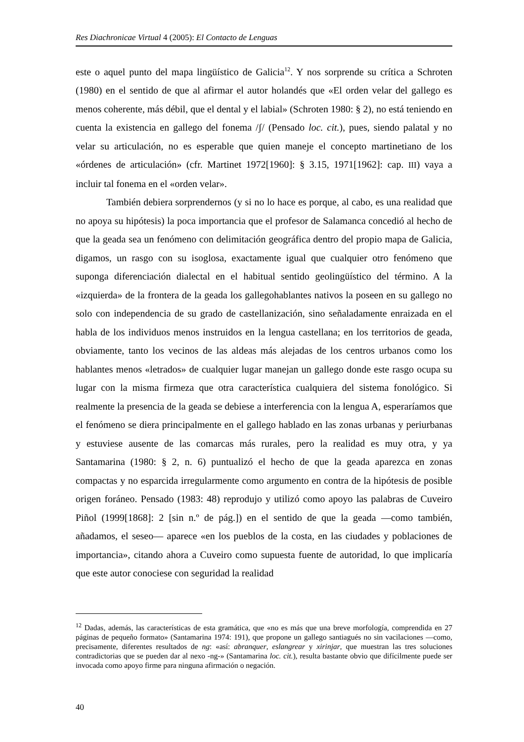Res Diachronicae Virtual 4 (2005): El Contacto de Lenguas
este o aquel punto del mapa lingüístico de Galicia<sup>12</sup>. Y nos sorprende su crítica a Schroten (1980) en el sentido de que al afirmar el autor holandés que «El orden velar del gallego es menos coherente, más débil, que el dental y el labial» (Schroten 1980: § 2), no está teniendo en cuenta la existencia en gallego del fonema /ʃ/ (Pensado loc. cit.), pues, siendo palatal y no velar su articulación, no es esperable que quien maneje el concepto martinetiano de los «órdenes de articulación» (cfr. Martinet 1972[1960]: § 3.15, 1971[1962]: cap. III) vaya a incluir tal fonema en el «orden velar».
También debiera sorprendernos (y si no lo hace es porque, al cabo, es una realidad que no apoya su hipótesis) la poca importancia que el profesor de Salamanca concedió al hecho de que la geada sea un fenómeno con delimitación geográfica dentro del propio mapa de Galicia, digamos, un rasgo con su isoglosa, exactamente igual que cualquier otro fenómeno que suponga diferenciación dialectal en el habitual sentido geolingüístico del término. A la «izquierda» de la frontera de la geada los gallegohablantes nativos la poseen en su gallego no solo con independencia de su grado de castellanización, sino señaladamente enraizada en el habla de los individuos menos instruidos en la lengua castellana; en los territorios de geada, obviamente, tanto los vecinos de las aldeas más alejadas de los centros urbanos como los hablantes menos «letrados» de cualquier lugar manejan un gallego donde este rasgo ocupa su lugar con la misma firmeza que otra característica cualquiera del sistema fonológico. Si realmente la presencia de la geada se debiese a interferencia con la lengua A, esperaríamos que el fenómeno se diera principalmente en el gallego hablado en las zonas urbanas y periurbanas y estuviese ausente de las comarcas más rurales, pero la realidad es muy otra, y ya Santamarina (1980: § 2, n. 6) puntualizó el hecho de que la geada aparezca en zonas compactas y no esparcida irregularmente como argumento en contra de la hipótesis de posible origen foráneo. Pensado (1983: 48) reprodujo y utilizó como apoyo las palabras de Cuveiro Piñol (1999[1868]: 2 [sin n.º de pág.]) en el sentido de que la geada —como también, añadamos, el seseo— aparece «en los pueblos de la costa, en las ciudades y poblaciones de importancia», citando ahora a Cuveiro como supuesta fuente de autoridad, lo que implicaría que este autor conociese con seguridad la realidad
<sup>12</sup> Dadas, además, las características de esta gramática, que «no es más que una breve morfología, comprendida en 27 páginas de pequeño formato» (Santamarina 1974: 191), que propone un gallego santiagués no sin vacilaciones —como, precisamente, diferentes resultados de ng: «así: abranquer, eslangrear y xirinjar, que muestran las tres soluciones contradictorias que se pueden dar al nexo -ng-» (Santamarina loc. cit.), resulta bastante obvio que difícilmente puede ser invocada como apoyo firme para ninguna afirmación o negación.
40